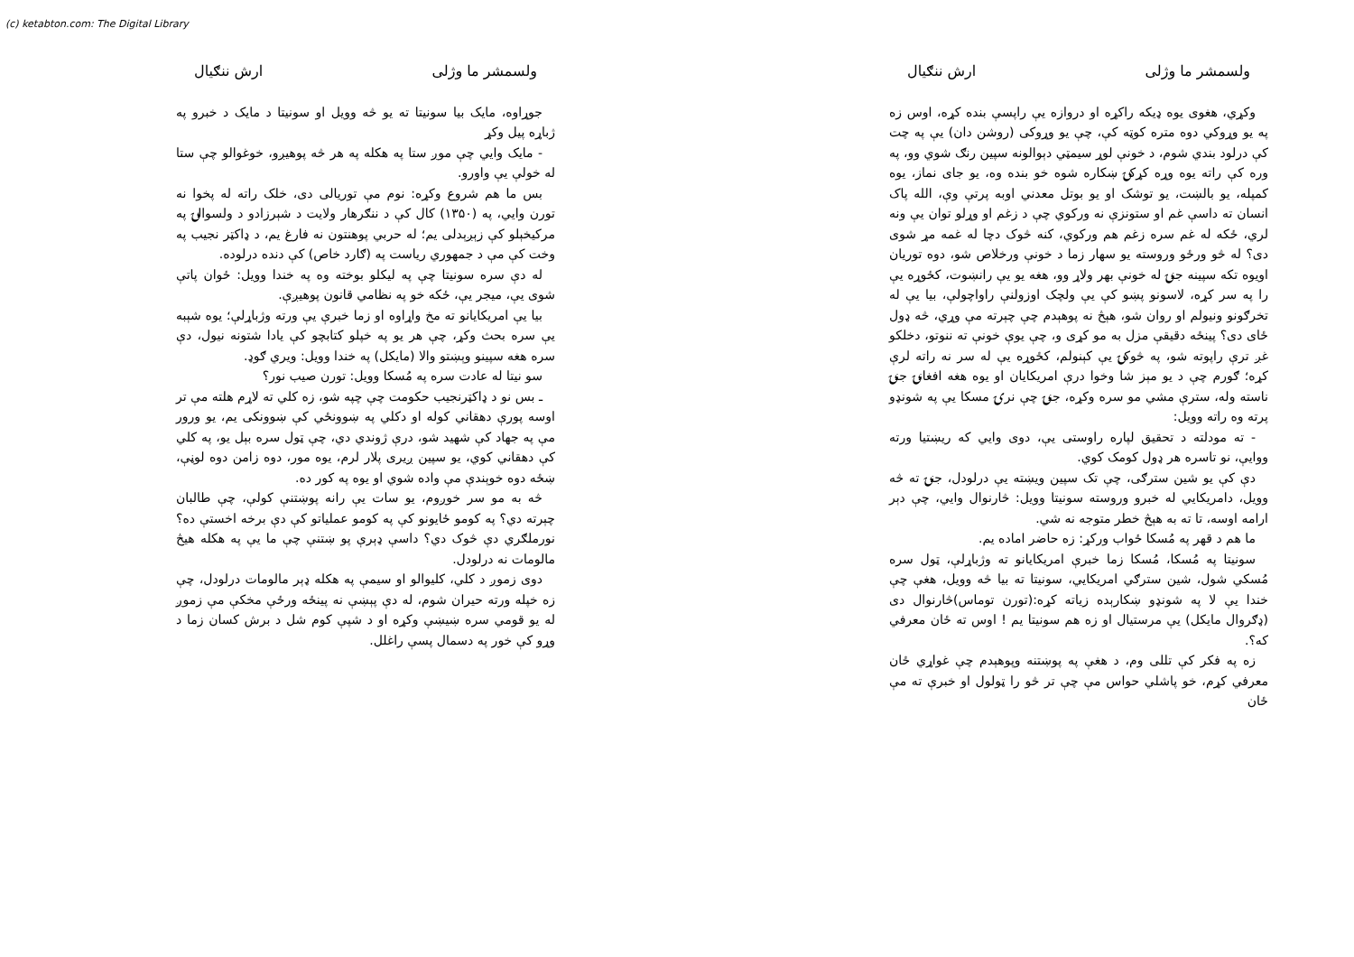(c) ketabton.com: The Digital Library
ولسمشر ما وژلی ارش ننګیال
وکړي، هغوی یوه ډیکه راکړه او دروازه یې راپسې بنده کړه، اوس زه په یو وړوکي دوه متره کوټه کې، چې یو وړوکی (روشن دان) یې په چت کې درلود بندي شوم، د خونې لوړ سیمټي دېوالونه سپین رنګ شوي وو، په وره کې راته یوه وړه کړکۍ ښکاره شوه خو بنده وه، یو جای نماز، یوه کمپله، یو بالښت، یو توشک او یو بوتل معدني اوبه پرتې وې، الله پاک انسان ته داسې غم او ستونزې نه ورکوي چې د زغم او وړلو توان یې ونه لري، ځکه له غم سره زغم هم ورکوي، کنه څوک دچا له غمه مړ شوی دی؟ له څو ورځو وروسته یو سهار زما د خونې ورخلاص شو، دوه توریان اویوه تکه سپینه جنۍ له خونې بهر ولاړ وو، هغه یو یې رانښوت، کځوړه یې را په سر کړه، لاسونو پښو کې یې ولچک اوزولنې راواچولې، بیا یې له تخرګونو ونیولم او روان شو، هېڅ نه پوهېدم چې چېرته مې وړي، څه ډول ځای دی؟ پینځه دقیقې مزل به مو کړی و، چې یوې خونې ته ننوتو، دخلکو غږ ترې راپوته شو، په څوکۍ یې کېنولم، کځوړه یې له سر نه راته لرې کړه؛ ګورم چې د یو مېز شا وخوا درې امریکایان او یوه هغه افغانۍ جنۍ ناسته وله، سترې مشي مو سره وکړه، جنۍ چې نرۍ مسکا یې په شونډو پرته وه راته وویل:
- ته مودلته د تحقیق لپاره راوستی یې، دوی وایي که ریښتیا ورته ووایې، نو تاسره هر ډول کومک کوي.
دې کې یو شین سترګی، چې تک سپین ویښته یې درلودل، جنۍ ته څه وویل، دامریکایي له خبرو وروسته سونیتا وویل: څارنوال وایي، چې دېر ارامه اوسه، تا ته به هېڅ خطر متوجه نه شي.
ما هم د قهر په مُسکا ځواب ورکړ: زه حاضر اماده یم.
سونیتا په مُسکا، مُسکا زما خبرې امریکایانو ته وژباړلې، ټول سره مُسکي شول، شین سترګي امریکایي، سونیتا ته بیا څه وویل، هغې چې خندا یې لا په شونډو ښکارېده زیاته کړه:(تورن توماس)څارنوال دی (ډګروال مایکل) یې مرستیال او زه هم سونیتا یم ! اوس ته ځان معرفي که؟.
زه په فکر کې تللی وم، د هغې په پوښتنه وپوهېدم چې غواړي ځان معرفي کړم، خو پاشلي حواس مې چې تر څو را ټولول او خبرې ته مې ځان
ولسمشر ما وژلی ارش ننګیال
جوړاوه، مایک بیا سونیتا ته یو څه وویل او سونیتا د مایک د خبرو په ژباړه پیل وکړ
- مایک وایي چې موږ ستا په هکله په هر څه پوهیږو، خوغوالو چې ستا له خولې یې واورو.
بس ما هم شروع وکړه: نوم مې توریالی دی، خلک راته له پخوا نه تورن وایي، په (۱۳۵۰) کال کې د ننګرهار ولایت د شېرزادو د ولسوالۍ په مرکیخېلو کې زېږېدلی یم؛ له حربي پوهنتون نه فارغ یم، د ډاکټر نجیب په وخت کې مې د جمهوري ریاست په (ګارد خاص) کې دنده درلوده.
له دې سره سونیتا چې په لیکلو بوخته وه په خندا وویل: ځوان پاتې شوی یې، میجر یې، ځکه خو په نظامي قانون پوهیږې.
بیا یې امریکایانو ته مخ واړاوه او زما خبرې یې ورته وژباړلې؛ یوه شېبه یې سره بحث وکړ، چې هر یو په خپلو کتابچو کې یادا شتونه نیول، دې سره هغه سپینو وېښتو والا (مایکل) په خندا وویل: ویري ګوډ.
سو نیتا له عادت سره په مُسکا وویل: تورن صیب نور؟
ـ بس نو د ډاکټرنجیب حکومت چې چپه شو، زه کلي ته لاړم هلته مې تر اوسه پورې دهقاني کوله او دکلي په ښوونځي کې ښوونکی یم، یو ورور مې په جهاد کې شهید شو، درې ژوندي دي، چې ټول سره بېل یو، په کلي کې دهقاني کوي، یو سپین ږیری پلار لرم، یوه مور، دوه زامن دوه لوڼې، ښځه دوه خوېندې مې واده شوي او یوه په کور ده.
څه به مو سر خوږوم، یو سات یې رانه پوښتنې کولې، چې طالبان چېرته دي؟ په کومو ځایونو کې په کومو عملیاتو کې دې برخه اخستې ده؟ نورملګري دې څوک دي؟ داسې ډېرې پو ښتنې چې ما یې په هکله هیڅ مالومات نه درلودل.
دوی زموږ د کلي، کلیوالو او سیمې په هکله ډېر مالومات درلودل، چې زه خپله ورته حیران شوم، له دې پېښې نه پینځه ورځې مخکې مې زموږ له یو قومي سره ښیښې وکړه او د شپې کوم شل د برش کسان زما د وړو کې خور په دسمال پسې راغلل.